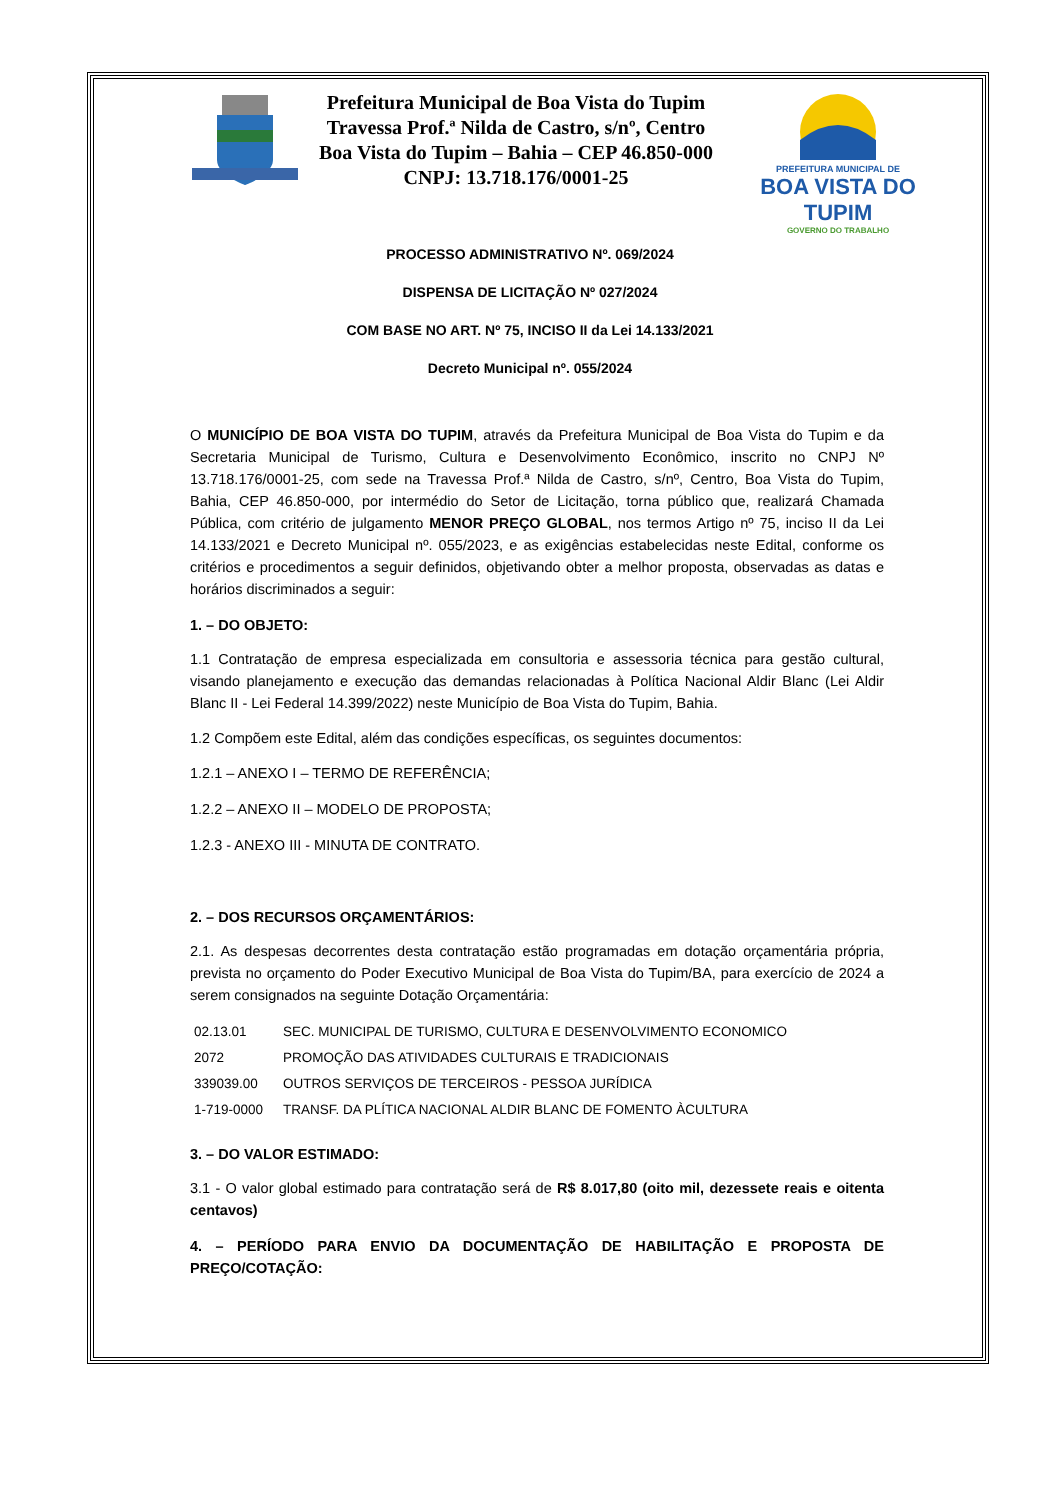Prefeitura Municipal de Boa Vista do Tupim
Travessa Prof.ª Nilda de Castro, s/nº, Centro
Boa Vista do Tupim – Bahia – CEP 46.850-000
CNPJ: 13.718.176/0001-25
PREFEITURA MUNICIPAL DE
BOA VISTA DO TUPIM
GOVERNO DO TRABALHO
PROCESSO ADMINISTRATIVO Nº. 069/2024
DISPENSA DE LICITAÇÃO Nº 027/2024
COM BASE NO ART. Nº 75, INCISO II da Lei 14.133/2021
Decreto Municipal nº. 055/2024
O MUNICÍPIO DE BOA VISTA DO TUPIM, através da Prefeitura Municipal de Boa Vista do Tupim e da Secretaria Municipal de Turismo, Cultura e Desenvolvimento Econômico, inscrito no CNPJ Nº 13.718.176/0001-25, com sede na Travessa Prof.ª Nilda de Castro, s/nº, Centro, Boa Vista do Tupim, Bahia, CEP 46.850-000, por intermédio do Setor de Licitação, torna público que, realizará Chamada Pública, com critério de julgamento MENOR PREÇO GLOBAL, nos termos Artigo nº 75, inciso II da Lei 14.133/2021 e Decreto Municipal nº. 055/2023, e as exigências estabelecidas neste Edital, conforme os critérios e procedimentos a seguir definidos, objetivando obter a melhor proposta, observadas as datas e horários discriminados a seguir:
1. – DO OBJETO:
1.1 Contratação de empresa especializada em consultoria e assessoria técnica para gestão cultural, visando planejamento e execução das demandas relacionadas à Política Nacional Aldir Blanc (Lei Aldir Blanc II - Lei Federal 14.399/2022) neste Município de Boa Vista do Tupim, Bahia.
1.2 Compõem este Edital, além das condições específicas, os seguintes documentos:
1.2.1 – ANEXO I – TERMO DE REFERÊNCIA;
1.2.2 – ANEXO II – MODELO DE PROPOSTA;
1.2.3 - ANEXO III - MINUTA DE CONTRATO.
2. – DOS RECURSOS ORÇAMENTÁRIOS:
2.1. As despesas decorrentes desta contratação estão programadas em dotação orçamentária própria, prevista no orçamento do Poder Executivo Municipal de Boa Vista do Tupim/BA, para exercício de 2024 a serem consignados na seguinte Dotação Orçamentária:
| 02.13.01 | SEC. MUNICIPAL DE TURISMO, CULTURA E DESENVOLVIMENTO ECONOMICO |
| 2072 | PROMOÇÃO DAS ATIVIDADES CULTURAIS E TRADICIONAIS |
| 339039.00 | OUTROS SERVIÇOS DE TERCEIROS - PESSOA JURÍDICA |
| 1-719-0000 | TRANSF. DA PLÍTICA NACIONAL ALDIR BLANC DE FOMENTO ÀCULTURA |
3. – DO VALOR ESTIMADO:
3.1 - O valor global estimado para contratação será de R$ 8.017,80 (oito mil, dezessete reais e oitenta centavos)
4. – PERÍODO PARA ENVIO DA DOCUMENTAÇÃO DE HABILITAÇÃO E PROPOSTA DE PREÇO/COTAÇÃO: